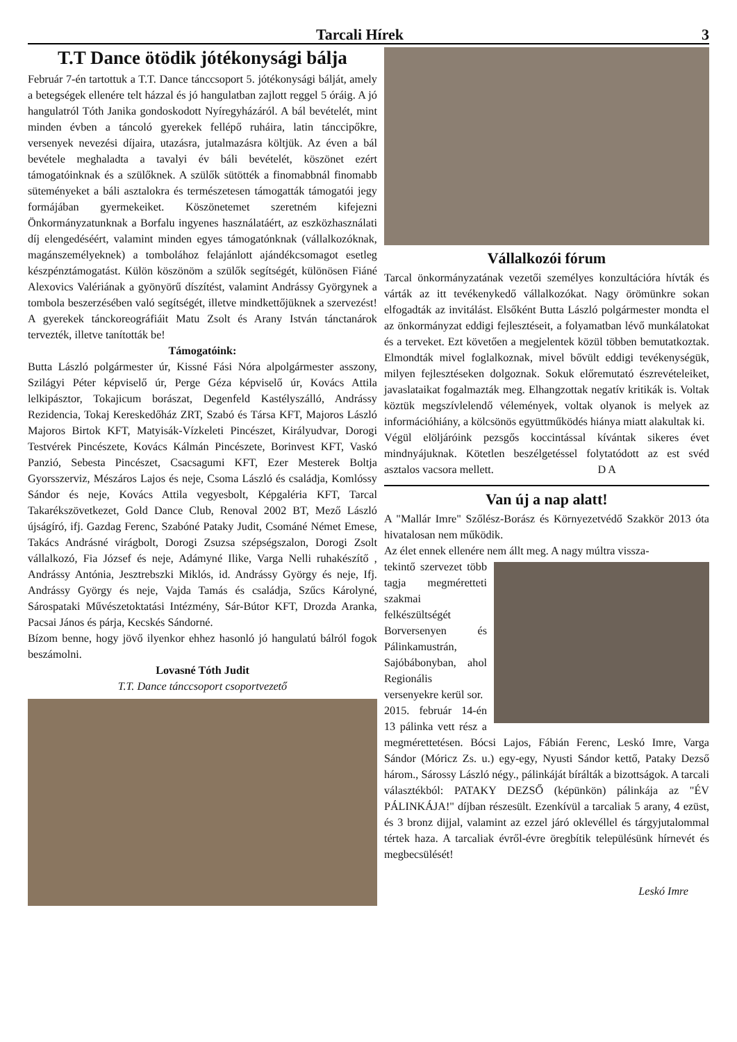Tarcali Hírek 3
T.T Dance ötödik jótékonysági bálja
Február 7-én tartottuk a T.T. Dance tánccsoport 5. jótékonysági bálját, amely a betegségek ellenére telt házzal és jó hangulatban zajlott reggel 5 óráig. A jó hangulatról Tóth Janika gondoskodott Nyíregyházáról. A bál bevételét, mint minden évben a táncoló gyerekek fellépő ruháira, latin tánccipőkre, versenyek nevezési díjaira, utazásra, jutalmazásra költjük. Az éven a bál bevétele meghaladta a tavalyi év báli bevételét, köszönet ezért támogatóinknak és a szülőknek. A szülők sütötték a finomabbnál finomabb süteményeket a báli asztalokra és természetesen támogatták támogatói jegy formájában gyermekeiket. Köszönetemet szeretném kifejezni Önkormányzatunknak a Borfalu ingyenes használatáért, az eszközhasználati díj elengedéséért, valamint minden egyes támogatónknak (vállalkozóknak, magánszemélyeknek) a tombolához felajánlott ajándékcsomagot esetleg készpénztámogatást. Külön köszönöm a szülők segítségét, különösen Fiáné Alexovics Valériának a gyönyörű díszítést, valamint Andrássy Györgynek a tombola beszerzésében való segítségét, illetve mindkettőjüknek a szervezést! A gyerekek tánckoreográfiáit Matu Zsolt és Arany István tánctanárok tervezték, illetve tanították be!
Támogatóink:
Butta László polgármester úr, Kissné Fási Nóra alpolgármester asszony, Szilágyi Péter képviselő úr, Perge Géza képviselő úr, Kovács Attila lelkipásztor, Tokajicum borászat, Degenfeld Kastélyszálló, Andrássy Rezidencia, Tokaj Kereskedőház ZRT, Szabó és Társa KFT, Majoros László Majoros Birtok KFT, Matyisák-Vízkeleti Pincészet, Királyudvar, Dorogi Testvérek Pincészete, Kovács Kálmán Pincészete, Borinvest KFT, Vaskó Panzió, Sebesta Pincészet, Csacsagumi KFT, Ezer Mesterek Boltja Gyorsszerviz, Mészáros Lajos és neje, Csoma László és családja, Komlóssy Sándor és neje, Kovács Attila vegyesbolt, Képgaléria KFT, Tarcal Takarékszövetkezet, Gold Dance Club, Renoval 2002 BT, Mező László újságíró, ifj. Gazdag Ferenc, Szabóné Pataky Judit, Csománé Német Emese, Takács Andrásné virágbolt, Dorogi Zsuzsa szépségszalon, Dorogi Zsolt vállalkozó, Fia József és neje, Adámyné Ilike, Varga Nelli ruhakészítő , Andrássy Antónia, Jesztrebszki Miklós, id. Andrássy György és neje, Ifj. Andrássy György és neje, Vajda Tamás és családja, Szűcs Károlyné, Sárospataki Művészetoktatási Intézmény, Sár-Bútor KFT, Drozda Aranka, Pacsai János és párja, Kecskés Sándorné.
Bízom benne, hogy jövő ilyenkor ehhez hasonló jó hangulatú bálról fogok beszámolni.
Lovasné Tóth Judit
T.T. Dance tánccsoport csoportvezető
Vállalkozói fórum
Tarcal önkormányzatának vezetői személyes konzultációra hívták és várták az itt tevékenykedő vállalkozókat. Nagy örömünkre sokan elfogadták az invitálást. Elsőként Butta László polgármester mondta el az önkormányzat eddigi fejlesztéseit, a folyamatban lévő munkálatokat és a terveket. Ezt követően a megjelentek közül többen bemutatkoztak. Elmondták mivel foglalkoznak, mivel bővült eddigi tevékenységük, milyen fejlesztéseken dolgoznak. Sokuk előremutató észrevételeiket, javaslataikat fogalmazták meg. Elhangzottak negatív kritikák is. Voltak köztük megszívlelendő vélemények, voltak olyanok is melyek az információhiány, a kölcsönös együttműködés hiánya miatt alakultak ki.
Végül elöljáróink pezsgős koccintással kívántak sikeres évet mindnyájuknak. Kötetlen beszélgetéssel folytatódott az est svéd asztalos vacsora mellett. D A
Van új a nap alatt!
A "Mallár Imre" Szőlész-Borász és Környezetvédő Szakkör 2013 óta hivatalosan nem működik.
Az élet ennek ellenére nem állt meg. A nagy múltra vissza-
tekintő szervezet több tagja megméretteti szakmai felkészültségét Borversenyen és Pálinkamustrán, Sajóbábonyban, ahol Regionális versenyekre kerül sor.
2015. február 14-én 13 pálinka vett rész a megmérettetésen. Bócsi Lajos, Fábián Ferenc, Leskó Imre, Varga Sándor (Móricz Zs. u.) egy-egy, Nyusti Sándor kettő, Pataky Dezső három., Sárossy László négy., pálinkáját bírálták a bizottságok. A tarcali választékból: PATAKY DEZSŐ (képünkön) pálinkája az "ÉV PÁLINKÁJA!" díjban részesült. Ezenkívül a tarcaliak 5 arany, 4 ezüst, és 3 bronz dijjal, valamint az ezzel járó oklevéllel és tárgyjutalommal tértek haza. A tarcaliak évről-évre öregbítik településünk hírnevét és megbecsülését!
Leskó Imre